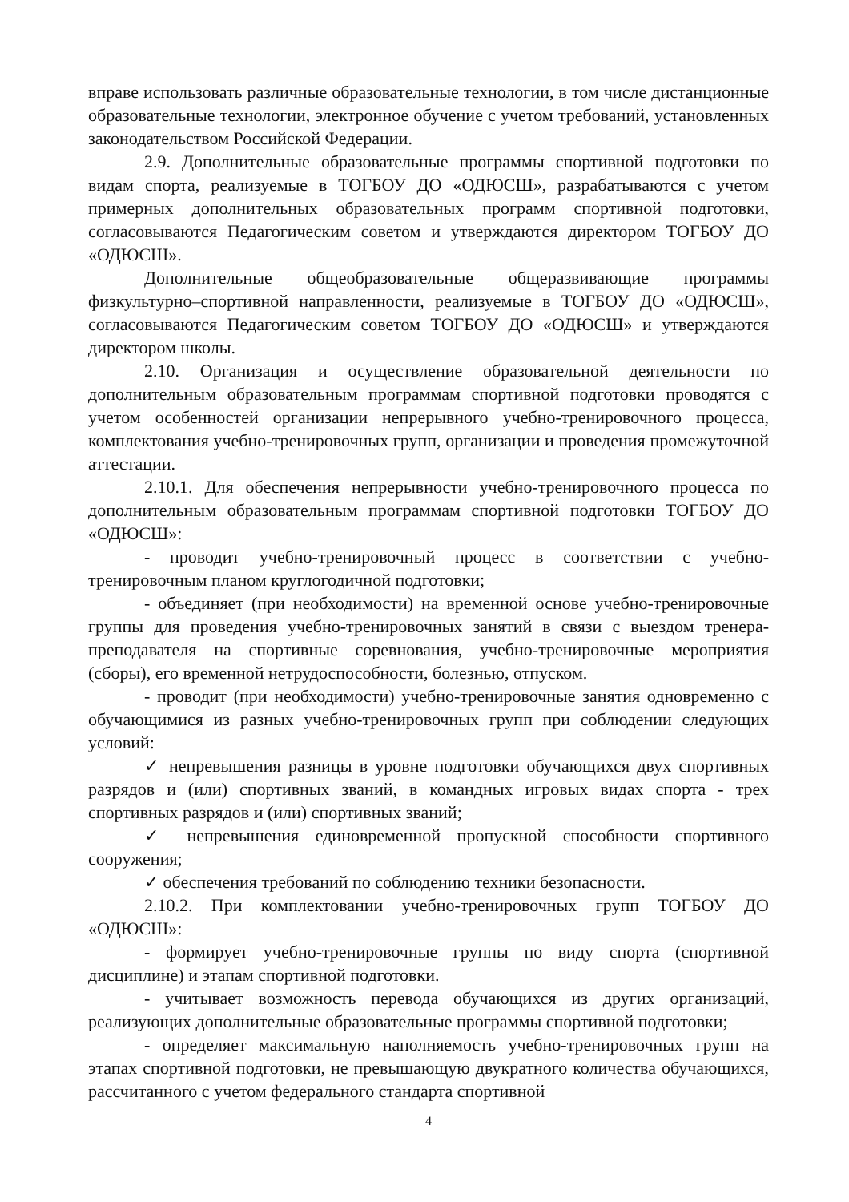вправе использовать различные образовательные технологии, в том числе дистанционные образовательные технологии, электронное обучение с учетом требований, установленных законодательством Российской Федерации.
2.9. Дополнительные образовательные программы спортивной подготовки по видам спорта, реализуемые в ТОГБОУ ДО «ОДЮСШ», разрабатываются с учетом примерных дополнительных образовательных программ спортивной подготовки, согласовываются Педагогическим советом и утверждаются директором ТОГБОУ ДО «ОДЮСШ».
Дополнительные общеобразовательные общеразвивающие программы физкультурно–спортивной направленности, реализуемые в ТОГБОУ ДО «ОДЮСШ», согласовываются Педагогическим советом ТОГБОУ ДО «ОДЮСШ» и утверждаются директором школы.
2.10. Организация и осуществление образовательной деятельности по дополнительным образовательным программам спортивной подготовки проводятся с учетом особенностей организации непрерывного учебно-тренировочного процесса, комплектования учебно-тренировочных групп, организации и проведения промежуточной аттестации.
2.10.1. Для обеспечения непрерывности учебно-тренировочного процесса по дополнительным образовательным программам спортивной подготовки ТОГБОУ ДО «ОДЮСШ»:
- проводит учебно-тренировочный процесс в соответствии с учебно-тренировочным планом круглогодичной подготовки;
- объединяет (при необходимости) на временной основе учебно-тренировочные группы для проведения учебно-тренировочных занятий в связи с выездом тренера-преподавателя на спортивные соревнования, учебно-тренировочные мероприятия (сборы), его временной нетрудоспособности, болезнью, отпуском.
- проводит (при необходимости) учебно-тренировочные занятия одновременно с обучающимися из разных учебно-тренировочных групп при соблюдении следующих условий:
✓ непревышения разницы в уровне подготовки обучающихся двух спортивных разрядов и (или) спортивных званий, в командных игровых видах спорта - трех спортивных разрядов и (или) спортивных званий;
✓ непревышения единовременной пропускной способности спортивного сооружения;
✓ обеспечения требований по соблюдению техники безопасности.
2.10.2. При комплектовании учебно-тренировочных групп ТОГБОУ ДО «ОДЮСШ»:
- формирует учебно-тренировочные группы по виду спорта (спортивной дисциплине) и этапам спортивной подготовки.
- учитывает возможность перевода обучающихся из других организаций, реализующих дополнительные образовательные программы спортивной подготовки;
- определяет максимальную наполняемость учебно-тренировочных групп на этапах спортивной подготовки, не превышающую двукратного количества обучающихся, рассчитанного с учетом федерального стандарта спортивной
4